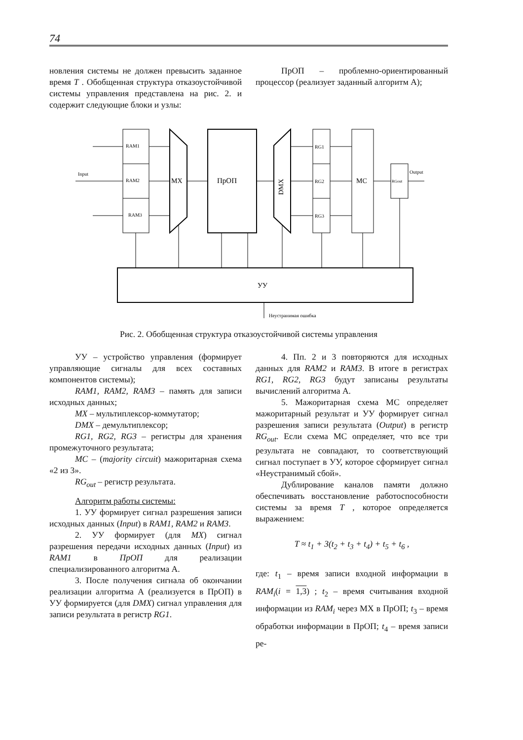74
новления системы не должен превысить заданное время T . Обобщенная структура отказоустойчивой системы управления представлена на рис. 2. и содержит следующие блоки и узлы:
ПрОП – проблемно-ориентированный процессор (реализует заданный алгоритм А);
RAM1
RAM2
RAM3
MX
ПрОП
DMX
RG1
RG2
RG3
MC
RGout
Input
Output
УУ
Неустранимая ошибка
Рис. 2. Обобщенная структура отказоустойчивой системы управления
УУ – устройство управления (формирует управляющие сигналы для всех составных компонентов системы);
RAM1, RAM2, RAM3 – память для записи исходных данных;
MX – мультиплексор-коммутатор;
DMX – демультиплексор;
RG1, RG2, RG3 – регистры для хранения промежуточного результата;
MC – (majority circuit) мажоритарная схема «2 из 3».
RG<sub>out</sub> – регистр результата.
Алгоритм работы системы:
1. УУ формирует сигнал разрешения записи исходных данных (Input) в RAM1, RAM2 и RAM3.
2. УУ формирует (для MX) сигнал разрешения передачи исходных данных (Input) из RAM1 в ПрОП для реализации специализированного алгоритма А.
3. После получения сигнала об окончании реализации алгоритма А (реализуется в ПрОП) в УУ формируется (для DMX) сигнал управления для записи результата в регистр RG1.
4. Пп. 2 и 3 повторяются для исходных данных для RAM2 и RAM3. В итоге в регистрах RG1, RG2, RG3 будут записаны результаты вычислений алгоритма А.
5. Мажоритарная схема МС определяет мажоритарный результат и УУ формирует сигнал разрешения записи результата (Output) в регистр RG<sub>out</sub>. Если схема МС определяет, что все три результата не совпадают, то соответствующий сигнал поступает в УУ, которое сформирует сигнал «Неустранимый сбой».
Дублирование каналов памяти должно обеспечивать восстановление работоспособности системы за время T , которое определяется выражением:
T ≈ t<sub>1</sub> + 3(t<sub>2</sub> + t<sub>3</sub> + t<sub>4</sub>) + t<sub>5</sub> + t<sub>6</sub> ,
где: t<sub>1</sub> – время записи входной информации в RAM<sub>i</sub>(i = 1,3) ; t<sub>2</sub> – время считывания входной информации из RAM<sub>i</sub> через МХ в ПрОП; t<sub>3</sub> – время обработки информации в ПрОП; t<sub>4</sub> – время записи ре-